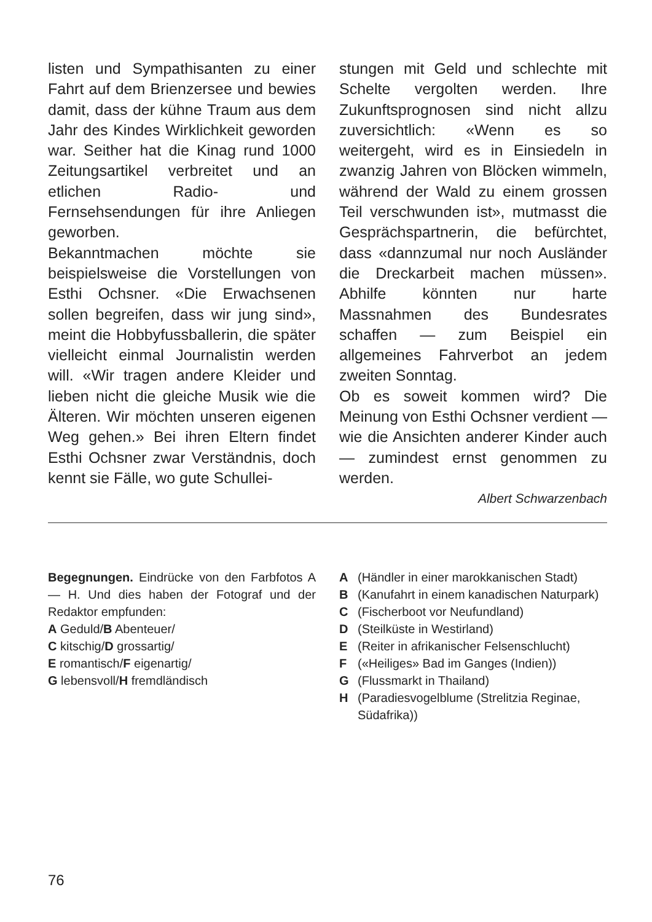listen und Sympathisanten zu einer Fahrt auf dem Brienzersee und bewies damit, dass der kühne Traum aus dem Jahr des Kindes Wirklichkeit geworden war. Seither hat die Kinag rund 1000 Zeitungsartikel verbreitet und an etlichen Radio- und Fernsehsendungen für ihre Anliegen geworben.
Bekanntmachen möchte sie beispielsweise die Vorstellungen von Esthi Ochsner. «Die Erwachsenen sollen begreifen, dass wir jung sind», meint die Hobbyfussballerin, die später vielleicht einmal Journalistin werden will. «Wir tragen andere Kleider und lieben nicht die gleiche Musik wie die Älteren. Wir möchten unseren eigenen Weg gehen.» Bei ihren Eltern findet Esthi Ochsner zwar Verständnis, doch kennt sie Fälle, wo gute Schullei-
stungen mit Geld und schlechte mit Schelte vergolten werden. Ihre Zukunftsprognosen sind nicht allzu zuversichtlich: «Wenn es so weitergeht, wird es in Einsiedeln in zwanzig Jahren von Blöcken wimmeln, während der Wald zu einem grossen Teil verschwunden ist», mutmasst die Gesprächspartnerin, die befürchtet, dass «dannzumal nur noch Ausländer die Dreckarbeit machen müssen». Abhilfe könnten nur harte Massnahmen des Bundesrates schaffen — zum Beispiel ein allgemeines Fahrverbot an jedem zweiten Sonntag.
Ob es soweit kommen wird? Die Meinung von Esthi Ochsner verdient — wie die Ansichten anderer Kinder auch — zumindest ernst genommen zu werden.
Albert Schwarzenbach
Begegnungen. Eindrücke von den Farbfotos A — H. Und dies haben der Fotograf und der Redaktor empfunden:
A Geduld/B Abenteuer/
C kitschig/D grossartig/
E romantisch/F eigenartig/
G lebensvoll/H fremdländisch
A (Händler in einer marokkanischen Stadt)
B (Kanufahrt in einem kanadischen Naturpark)
C (Fischerboot vor Neufundland)
D (Steilküste in Westirland)
E (Reiter in afrikanischer Felsenschlucht)
F («Heiliges» Bad im Ganges (Indien))
G (Flussmarkt in Thailand)
H (Paradiesvogelblume (Strelitzia Reginae, Südafrika))
76